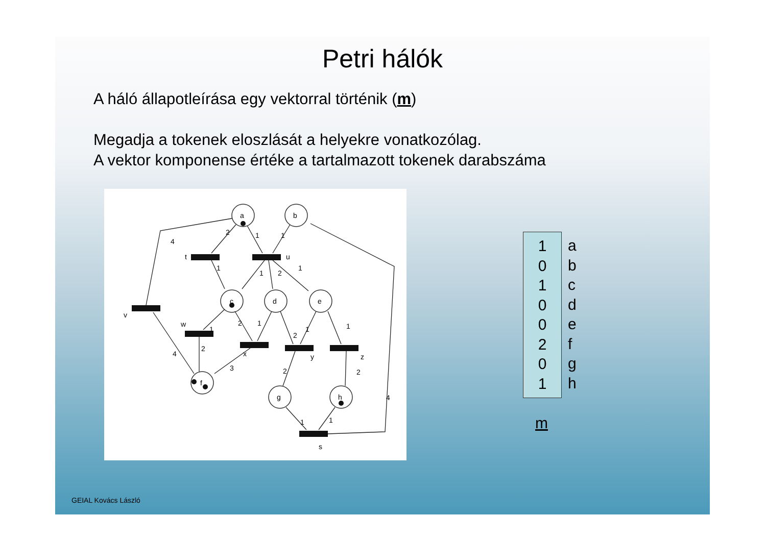Petri hálók
A háló állapotleírása egy vektorral történik (m)
Megadja a tokenek eloszlását a helyekre vonatkozólag.
A vektor komponense értéke a tartalmazott tokenek darabszáma
a
b
c
d
e
f
g
h
t
u
v
w
x
y
z
s
4
2
1
1
1
2
1
1
1
2
1
2
1
1
4
2
3
2
2
1
1
4
1
0
1
0
0
2
0
1
a
b
c
d
e
f
g
h
m
GEIAL Kovács László